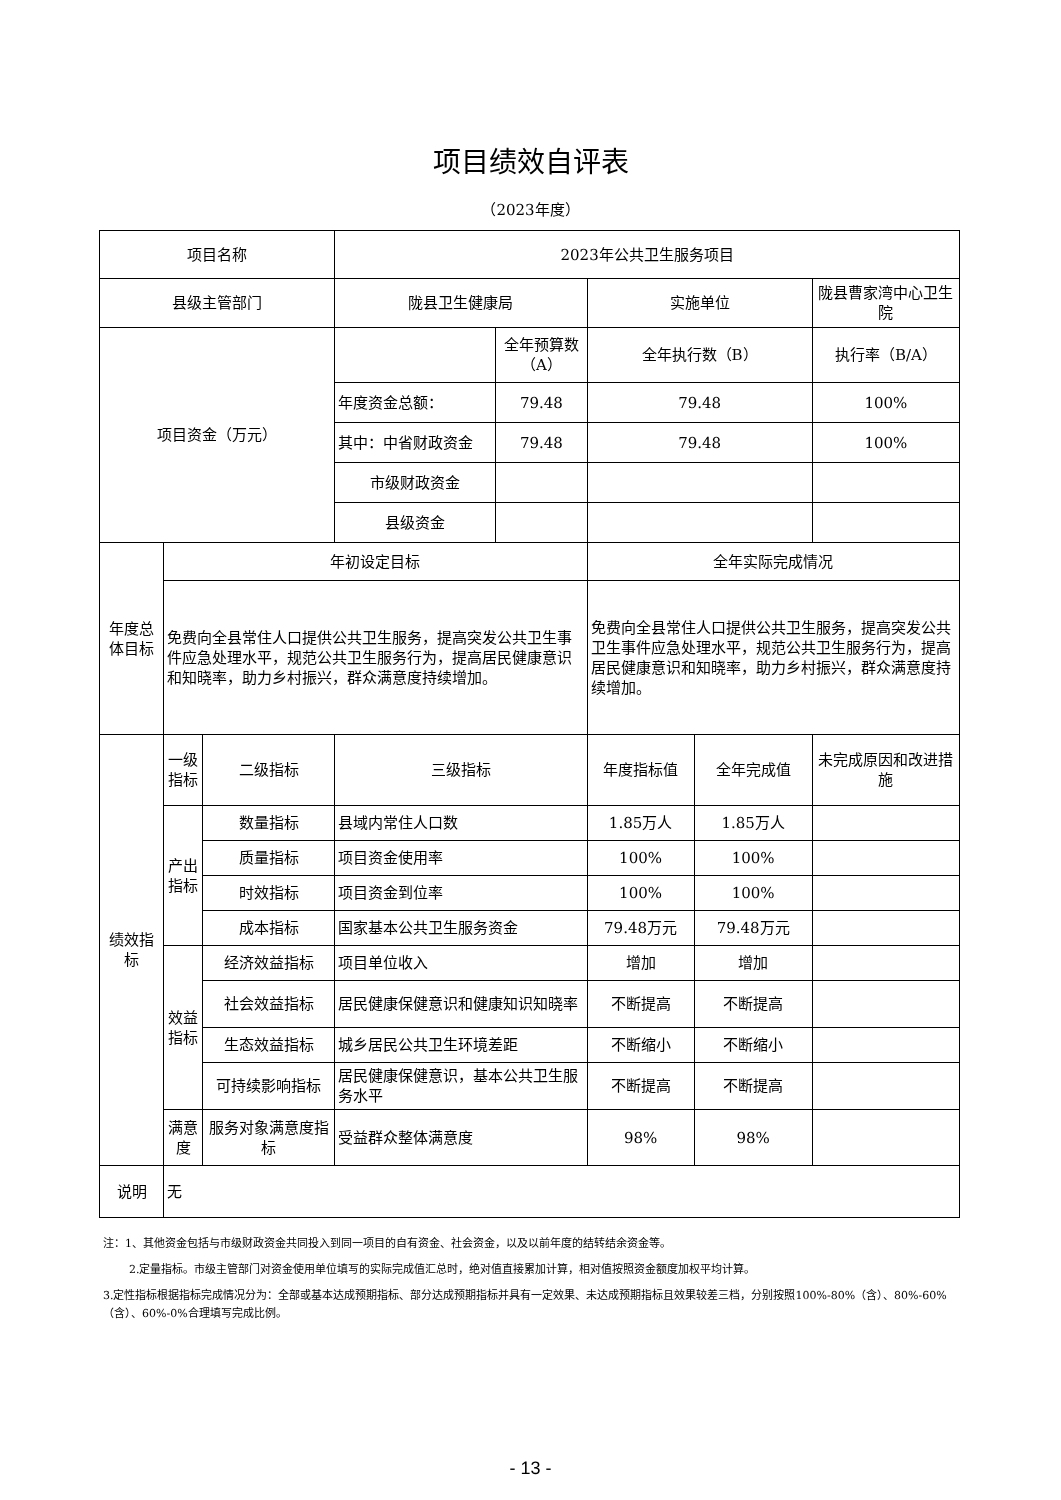项目绩效自评表
（2023年度）
| 项目名称 | | | 2023年公共卫生服务项目 | | | | |
| 县级主管部门 | | | 陇县卫生健康局 | | 实施单位 | | 陇县曹家湾中心卫生院 |
| 项目资金（万元） | | | | 全年预算数（A） | 全年执行数（B） | | 执行率（B/A） |
| | | | 年度资金总额： | 79.48 | 79.48 | | 100% |
| | | | 其中：中省财政资金 | 79.48 | 79.48 | | 100% |
| | | | 市级财政资金 | | | | |
| | | | 县级资金 | | | | |
| 年度总体目标 | 年初设定目标 | | | | 全年实际完成情况 | | |
| | 免费向全县常住人口提供公共卫生服务，提高突发公共卫生事件应急处理水平，规范公共卫生服务行为，提高居民健康意识和知晓率，助力乡村振兴，群众满意度持续增加。 | | | | 免费向全县常住人口提供公共卫生服务，提高突发公共卫生事件应急处理水平，规范公共卫生服务行为，提高居民健康意识和知晓率，助力乡村振兴，群众满意度持续增加。 | | |
| 绩效指标 | 一级指标 | 二级指标 | 三级指标 | | 年度指标值 | 全年完成值 | 未完成原因和改进措施 |
| | 产出指标 | 数量指标 | 县域内常住人口数 | | 1.85万人 | 1.85万人 | |
| | | 质量指标 | 项目资金使用率 | | 100% | 100% | |
| | | 时效指标 | 项目资金到位率 | | 100% | 100% | |
| | | 成本指标 | 国家基本公共卫生服务资金 | | 79.48万元 | 79.48万元 | |
| | 效益指标 | 经济效益指标 | 项目单位收入 | | 增加 | 增加 | |
| | | 社会效益指标 | 居民健康保健意识和健康知识知晓率 | | 不断提高 | 不断提高 | |
| | | 生态效益指标 | 城乡居民公共卫生环境差距 | | 不断缩小 | 不断缩小 | |
| | | 可持续影响指标 | 居民健康保健意识，基本公共卫生服务水平 | | 不断提高 | 不断提高 | |
| | 满意度 | 服务对象满意度指标 | 受益群众整体满意度 | | 98% | 98% | |
| 说明 | 无 | | | | | | |
注：1、其他资金包括与市级财政资金共同投入到同一项目的自有资金、社会资金，以及以前年度的结转结余资金等。
2.定量指标。市级主管部门对资金使用单位填写的实际完成值汇总时，绝对值直接累加计算，相对值按照资金额度加权平均计算。
3.定性指标根据指标完成情况分为：全部或基本达成预期指标、部分达成预期指标并具有一定效果、未达成预期指标且效果较差三档，分别按照100%-80%（含）、80%-60%（含）、60%-0%合理填写完成比例。
- 13 -